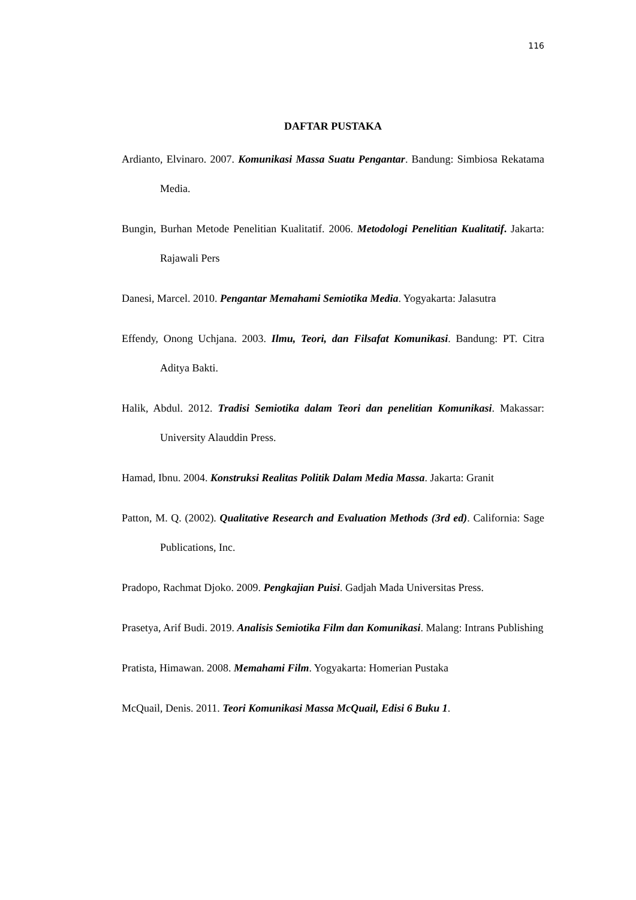116
DAFTAR PUSTAKA
Ardianto, Elvinaro. 2007. Komunikasi Massa Suatu Pengantar. Bandung: Simbiosa Rekatama Media.
Bungin, Burhan Metode Penelitian Kualitatif. 2006. Metodologi Penelitian Kualitatif. Jakarta: Rajawali Pers
Danesi, Marcel. 2010. Pengantar Memahami Semiotika Media. Yogyakarta: Jalasutra
Effendy, Onong Uchjana. 2003. Ilmu, Teori, dan Filsafat Komunikasi. Bandung: PT. Citra Aditya Bakti.
Halik, Abdul. 2012. Tradisi Semiotika dalam Teori dan penelitian Komunikasi. Makassar: University Alauddin Press.
Hamad, Ibnu. 2004. Konstruksi Realitas Politik Dalam Media Massa. Jakarta: Granit
Patton, M. Q. (2002). Qualitative Research and Evaluation Methods (3rd ed). California: Sage Publications, Inc.
Pradopo, Rachmat Djoko. 2009. Pengkajian Puisi. Gadjah Mada Universitas Press.
Prasetya, Arif Budi. 2019. Analisis Semiotika Film dan Komunikasi. Malang: Intrans Publishing
Pratista, Himawan. 2008. Memahami Film. Yogyakarta: Homerian Pustaka
McQuail, Denis. 2011. Teori Komunikasi Massa McQuail, Edisi 6 Buku 1.